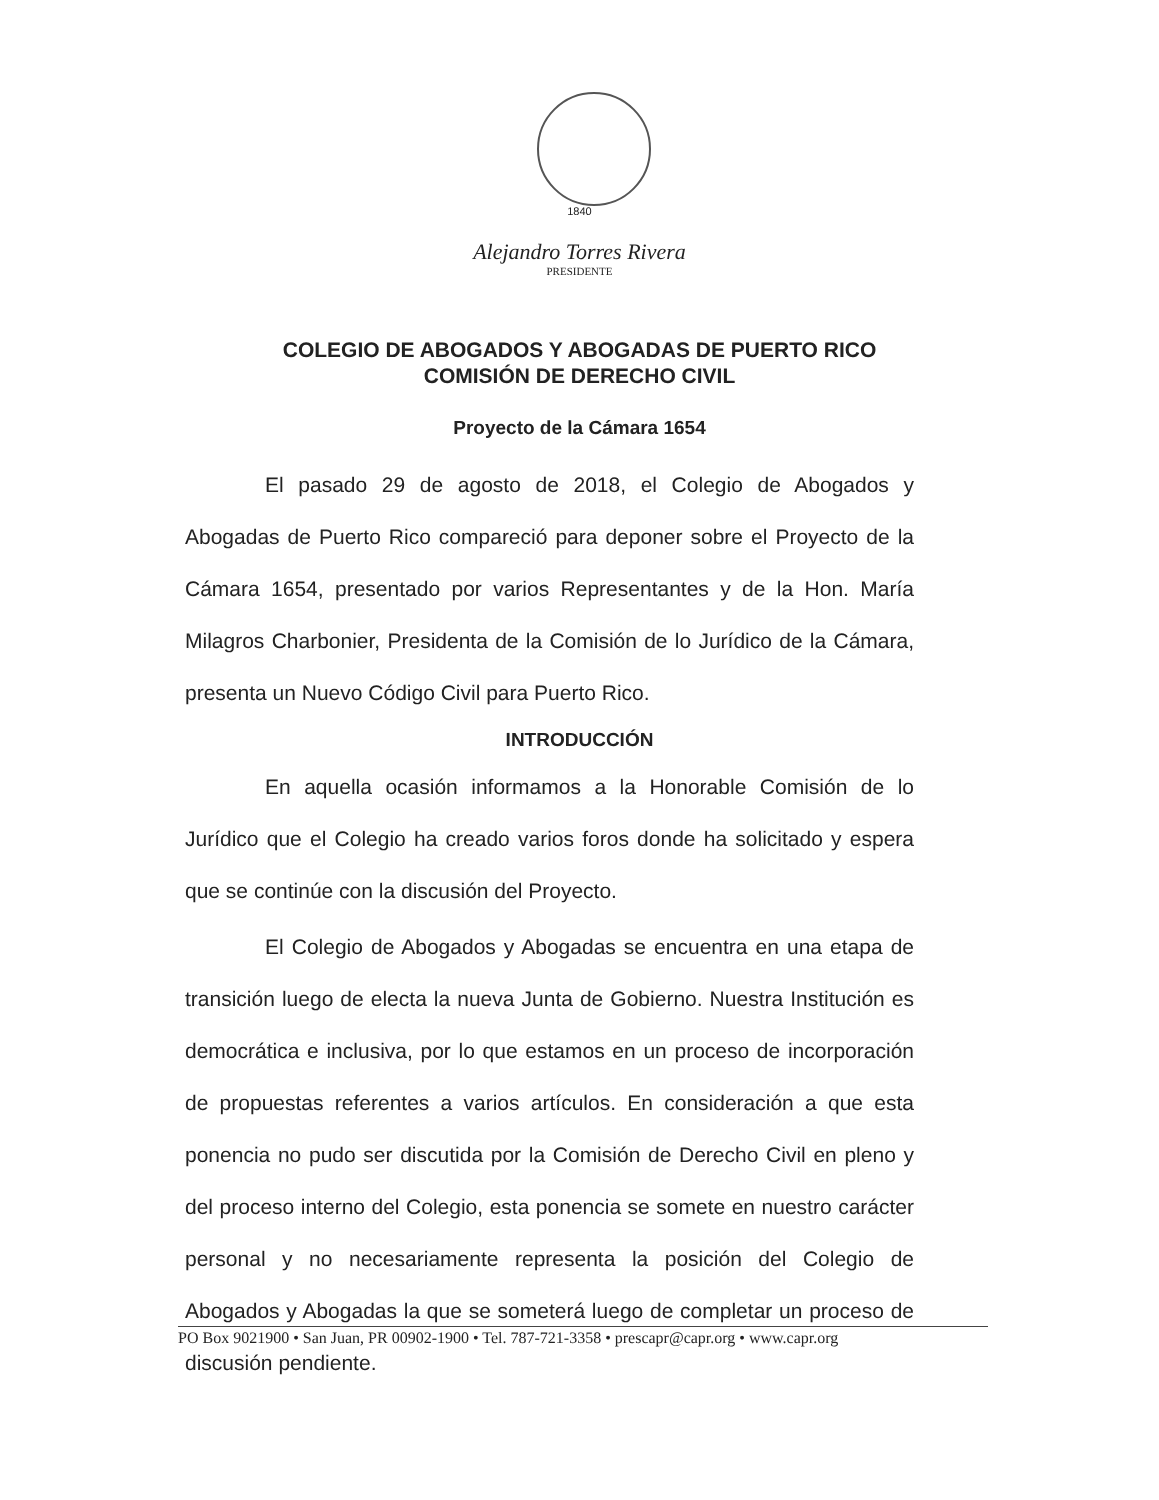1840
Alejandro Torres Rivera
PRESIDENTE
COLEGIO DE ABOGADOS Y ABOGADAS DE PUERTO RICO
COMISIÓN DE DERECHO CIVIL
Proyecto de la Cámara 1654
El pasado 29 de agosto de 2018, el Colegio de Abogados y Abogadas de Puerto Rico compareció para deponer sobre el Proyecto de la Cámara 1654, presentado por varios Representantes y de la Hon. María Milagros Charbonier, Presidenta de la Comisión de lo Jurídico de la Cámara, presenta un Nuevo Código Civil para Puerto Rico.
INTRODUCCIÓN
En aquella ocasión informamos a la Honorable Comisión de lo Jurídico que el Colegio ha creado varios foros donde ha solicitado y espera que se continúe con la discusión del Proyecto.
El Colegio de Abogados y Abogadas se encuentra en una etapa de transición luego de electa la nueva Junta de Gobierno. Nuestra Institución es democrática e inclusiva, por lo que estamos en un proceso de incorporación de propuestas referentes a varios artículos. En consideración a que esta ponencia no pudo ser discutida por la Comisión de Derecho Civil en pleno y del proceso interno del Colegio, esta ponencia se somete en nuestro carácter personal y no necesariamente representa la posición del Colegio de Abogados y Abogadas la que se someterá luego de completar un proceso de discusión pendiente.
PO Box 9021900 • San Juan, PR 00902-1900 • Tel. 787-721-3358 • prescapr@capr.org • www.capr.org